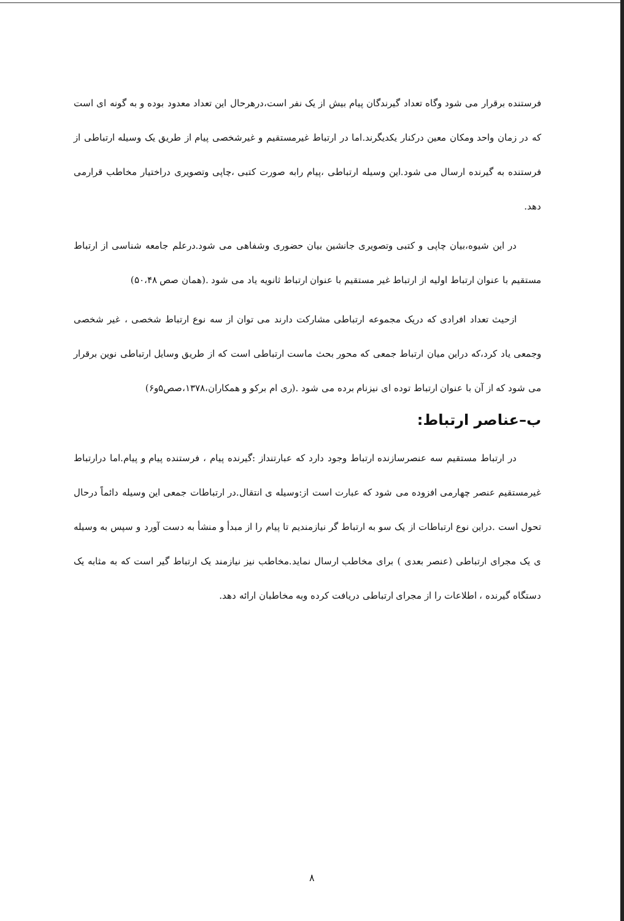فرستنده برقرار می شود وگاه تعداد گیرندگان پیام بیش از یک نفر است،درهرحال این تعداد معدود بوده و به گونه ای است که در زمان واحد ومکان معین درکنار یکدیگرند.اما در ارتباط غیرمستقیم و غیرشخصی پیام از طریق یک وسیله ارتباطی از فرستنده به گیرنده ارسال می شود.این وسیله ارتباطی ،پیام رابه صورت کتبی ،چاپی وتصویری دراختیار مخاطب قرارمی دهد.
در این شیوه،بیان چاپی و کتبی وتصویری جانشین بیان حضوری وشفاهی می شود.درعلم جامعه شناسی از ارتباط مستقیم با عنوان ارتباط اولیه از ارتباط غیر مستقیم با عنوان ارتباط ثانویه یاد می شود .(همان صص ۵۰،۴۸)
ازحیث تعداد افرادی که دریک مجموعه ارتباطی مشارکت دارند می توان از سه نوع ارتباط شخصی ، غیر شخصی وجمعی یاد کرد،که دراین میان ارتباط جمعی که محور بحث ماست ارتباطی است که از طریق وسایل ارتباطی نوین برقرار می شود که از آن با عنوان ارتباط توده ای نیزنام برده می شود .(ری ام برکو و همکاران،۱۳۷۸،صص۵و۶)
ب–عناصر ارتباط:
در ارتباط مستقیم سه عنصرسازنده ارتباط وجود دارد که عبارتنداز :گیرنده پیام ، فرستنده پیام و پیام.اما درارتباط غیرمستقیم عنصر چهارمی افزوده می شود که عبارت است از:وسیله ی انتقال.در ارتباطات جمعی این وسیله دائماً درحال تحول است .دراین نوع ارتباطات از یک سو به ارتباط گر نیازمندیم تا پیام را از مبدأ و منشأ به دست آورد و سپس به وسیله ی یک مجرای ارتباطی (عنصر بعدی ) برای مخاطب ارسال نماید.مخاطب نیز نیازمند یک ارتباط گیر است که به مثابه یک دستگاه گیرنده ، اطلاعات را از مجرای ارتباطی دریافت کرده وبه مخاطبان ارائه دهد.
۸